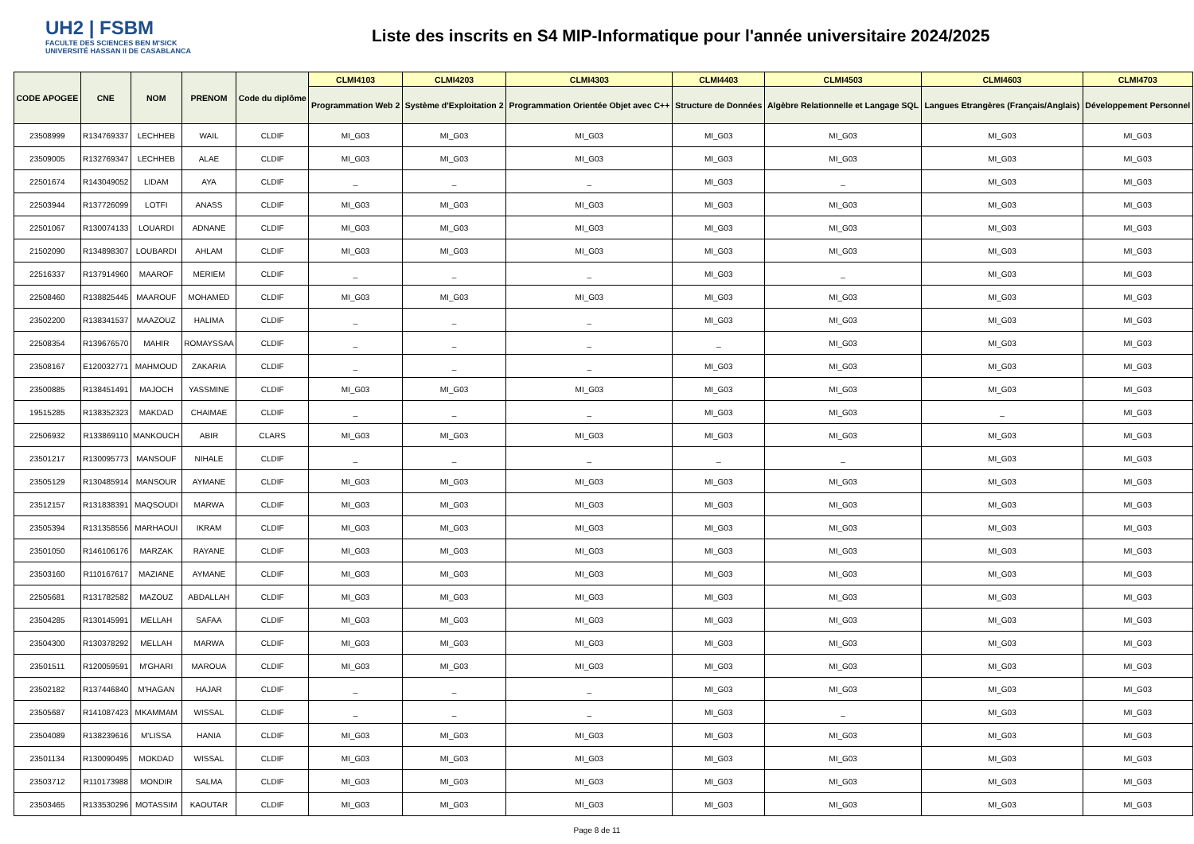UH2 | FSBM
FACULTE DES SCIENCES BEN M'SICK
UNIVERSITÉ HASSAN II DE CASABLANCA
Liste des inscrits en S4 MIP-Informatique pour l'année universitaire 2024/2025
| CODE APOGEE | CNE | NOM | PRENOM | Code du diplôme | CLMI4103 | CLMI4203 | CLMI4303 | CLMI4403 | CLMI4503 | CLMI4603 | CLMI4703 |
| --- | --- | --- | --- | --- | --- | --- | --- | --- | --- | --- | --- |
| | | | | | Programmation Web 2 | Système d'Exploitation 2 | Programmation Orientée Objet avec C++ | Structure de Données | Algèbre Relationnelle et Langage SQL | Langues Etrangères (Français/Anglais) | Développement Personnel |
| 23508999 | R134769337 | LECHHEB | WAIL | CLDIF | MI_G03 | MI_G03 | MI_G03 | MI_G03 | MI_G03 | MI_G03 | MI_G03 |
| 23509005 | R132769347 | LECHHEB | ALAE | CLDIF | MI_G03 | MI_G03 | MI_G03 | MI_G03 | MI_G03 | MI_G03 | MI_G03 |
| 22501674 | R143049052 | LIDAM | AYA | CLDIF | _ | _ | _ | MI_G03 | _ | MI_G03 | MI_G03 |
| 22503944 | R137726099 | LOTFI | ANASS | CLDIF | MI_G03 | MI_G03 | MI_G03 | MI_G03 | MI_G03 | MI_G03 | MI_G03 |
| 22501067 | R130074133 | LOUARDI | ADNANE | CLDIF | MI_G03 | MI_G03 | MI_G03 | MI_G03 | MI_G03 | MI_G03 | MI_G03 |
| 21502090 | R134898307 | LOUBARDI | AHLAM | CLDIF | MI_G03 | MI_G03 | MI_G03 | MI_G03 | MI_G03 | MI_G03 | MI_G03 |
| 22516337 | R137914960 | MAAROF | MERIEM | CLDIF | _ | _ | _ | MI_G03 | _ | MI_G03 | MI_G03 |
| 22508460 | R138825445 | MAAROUF | MOHAMED | CLDIF | MI_G03 | MI_G03 | MI_G03 | MI_G03 | MI_G03 | MI_G03 | MI_G03 |
| 23502200 | R138341537 | MAAZOUZ | HALIMA | CLDIF | _ | _ | _ | MI_G03 | MI_G03 | MI_G03 | MI_G03 |
| 22508354 | R139676570 | MAHIR | ROMAYSSAA | CLDIF | _ | _ | _ | _ | MI_G03 | MI_G03 | MI_G03 |
| 23508167 | E120032771 | MAHMOUD | ZAKARIA | CLDIF | _ | _ | _ | MI_G03 | MI_G03 | MI_G03 | MI_G03 |
| 23500885 | R138451491 | MAJOCH | YASSMINE | CLDIF | MI_G03 | MI_G03 | MI_G03 | MI_G03 | MI_G03 | MI_G03 | MI_G03 |
| 19515285 | R138352323 | MAKDAD | CHAIMAE | CLDIF | _ | _ | _ | MI_G03 | MI_G03 | _ | MI_G03 |
| 22506932 | R133869110 | MANKOUCH | ABIR | CLARS | MI_G03 | MI_G03 | MI_G03 | MI_G03 | MI_G03 | MI_G03 | MI_G03 |
| 23501217 | R130095773 | MANSOUF | NIHALE | CLDIF | _ | _ | _ | _ | _ | MI_G03 | MI_G03 |
| 23505129 | R130485914 | MANSOUR | AYMANE | CLDIF | MI_G03 | MI_G03 | MI_G03 | MI_G03 | MI_G03 | MI_G03 | MI_G03 |
| 23512157 | R131838391 | MAQSOUDI | MARWA | CLDIF | MI_G03 | MI_G03 | MI_G03 | MI_G03 | MI_G03 | MI_G03 | MI_G03 |
| 23505394 | R131358556 | MARHAOUI | IKRAM | CLDIF | MI_G03 | MI_G03 | MI_G03 | MI_G03 | MI_G03 | MI_G03 | MI_G03 |
| 23501050 | R146106176 | MARZAK | RAYANE | CLDIF | MI_G03 | MI_G03 | MI_G03 | MI_G03 | MI_G03 | MI_G03 | MI_G03 |
| 23503160 | R110167617 | MAZIANE | AYMANE | CLDIF | MI_G03 | MI_G03 | MI_G03 | MI_G03 | MI_G03 | MI_G03 | MI_G03 |
| 22505681 | R131782582 | MAZOUZ | ABDALLAH | CLDIF | MI_G03 | MI_G03 | MI_G03 | MI_G03 | MI_G03 | MI_G03 | MI_G03 |
| 23504285 | R130145991 | MELLAH | SAFAA | CLDIF | MI_G03 | MI_G03 | MI_G03 | MI_G03 | MI_G03 | MI_G03 | MI_G03 |
| 23504300 | R130378292 | MELLAH | MARWA | CLDIF | MI_G03 | MI_G03 | MI_G03 | MI_G03 | MI_G03 | MI_G03 | MI_G03 |
| 23501511 | R120059591 | M'GHARI | MAROUA | CLDIF | MI_G03 | MI_G03 | MI_G03 | MI_G03 | MI_G03 | MI_G03 | MI_G03 |
| 23502182 | R137446840 | M'HAGAN | HAJAR | CLDIF | _ | _ | _ | MI_G03 | MI_G03 | MI_G03 | MI_G03 |
| 23505687 | R141087423 | MKAMMAM | WISSAL | CLDIF | _ | _ | _ | MI_G03 | _ | MI_G03 | MI_G03 |
| 23504089 | R138239616 | M'LISSA | HANIA | CLDIF | MI_G03 | MI_G03 | MI_G03 | MI_G03 | MI_G03 | MI_G03 | MI_G03 |
| 23501134 | R130090495 | MOKDAD | WISSAL | CLDIF | MI_G03 | MI_G03 | MI_G03 | MI_G03 | MI_G03 | MI_G03 | MI_G03 |
| 23503712 | R110173988 | MONDIR | SALMA | CLDIF | MI_G03 | MI_G03 | MI_G03 | MI_G03 | MI_G03 | MI_G03 | MI_G03 |
| 23503465 | R133530296 | MOTASSIM | KAOUTAR | CLDIF | MI_G03 | MI_G03 | MI_G03 | MI_G03 | MI_G03 | MI_G03 | MI_G03 |
Page 8 de 11